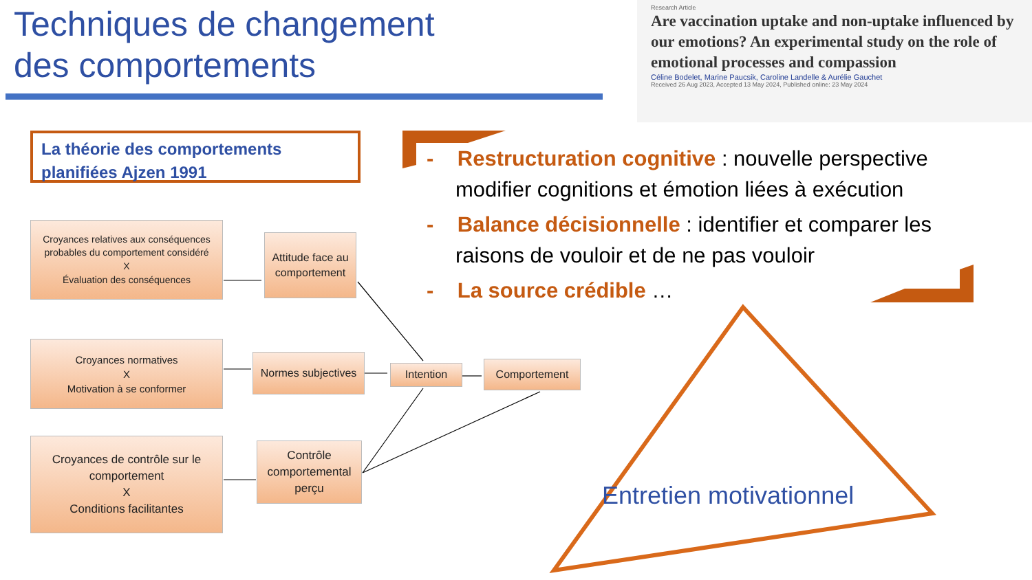Techniques de changement
des comportements
Research Article
Are vaccination uptake and non-uptake influenced by our emotions? An experimental study on the role of emotional processes and compassion
Céline Bodelet, Marine Paucsik, Caroline Landelle & Aurélie Gauchet
Received 26 Aug 2023, Accepted 13 May 2024, Published online: 23 May 2024
La théorie des comportements planifiées Ajzen 1991
Croyances relatives aux conséquences probables du comportement considéré
X
Évaluation des conséquences
Attitude face au comportement
Croyances normatives
X
Motivation à se conformer
Normes subjectives
Intention Comportement
Croyances de contrôle sur le comportement
X
Conditions facilitantes
Contrôle comportemental perçu
- Restructuration cognitive : nouvelle perspective modifier cognitions et émotion liées à exécution
- Balance décisionnelle : identifier et comparer les raisons de vouloir et de ne pas vouloir
- La source crédible …
Entretien motivationnel